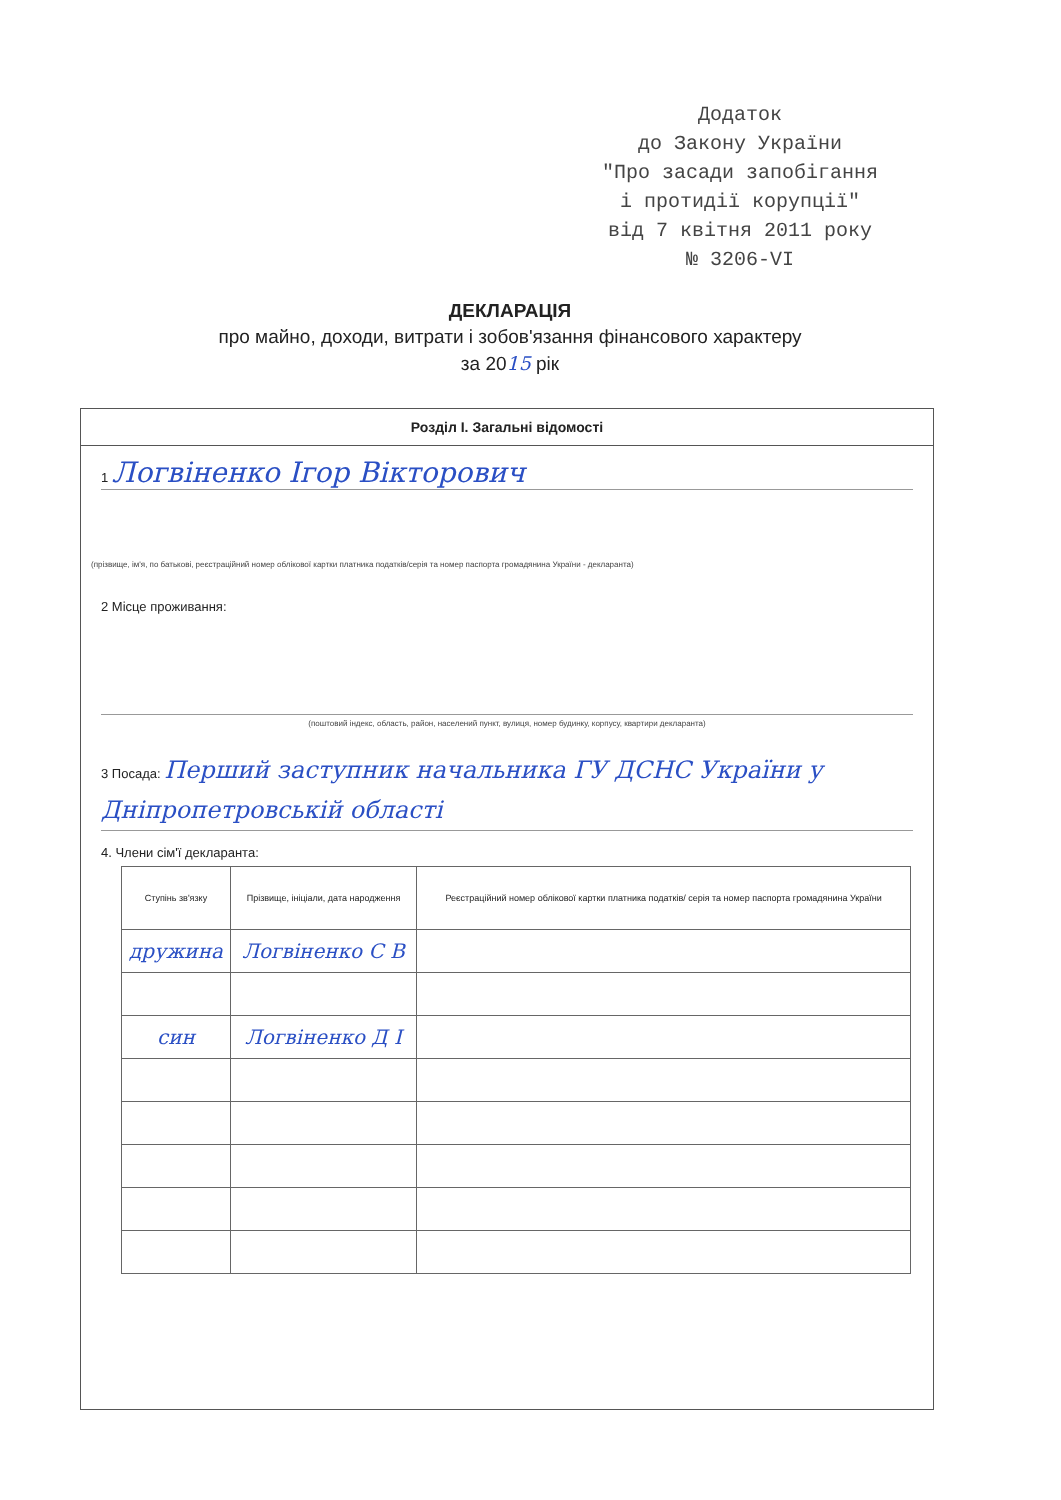Додаток
до Закону України
"Про засади запобігання
і протидії корупції"
від 7 квітня 2011 року
№ 3206-VI
ДЕКЛАРАЦІЯ
про майно, доходи, витрати і зобов'язання фінансового характеру
за 2015 рік
Розділ І. Загальні відомості
1 Логвіненко Ігор Вікторович
(прізвище, ім'я, по батькові, реєстраційний номер облікової картки платника податків/серія та номер паспорта громадянина України - декларанта)
2 Місце проживання:
(поштовий індекс, область, район, населений пункт, вулиця, номер будинку, корпусу, квартири декларанта)
3 Посада: Перший заступник начальника ГУ ДСНС України у Дніпропетровській області
4. Члени сім'ї декларанта:
| Ступінь зв'язку | Прізвище, ініціали, дата народження | Реєстраційний номер облікової картки платника податків/ серія та номер паспорта громадянина України |
| --- | --- | --- |
| дружина | Логвіненко С В | |
| син | Логвіненко Д І | |